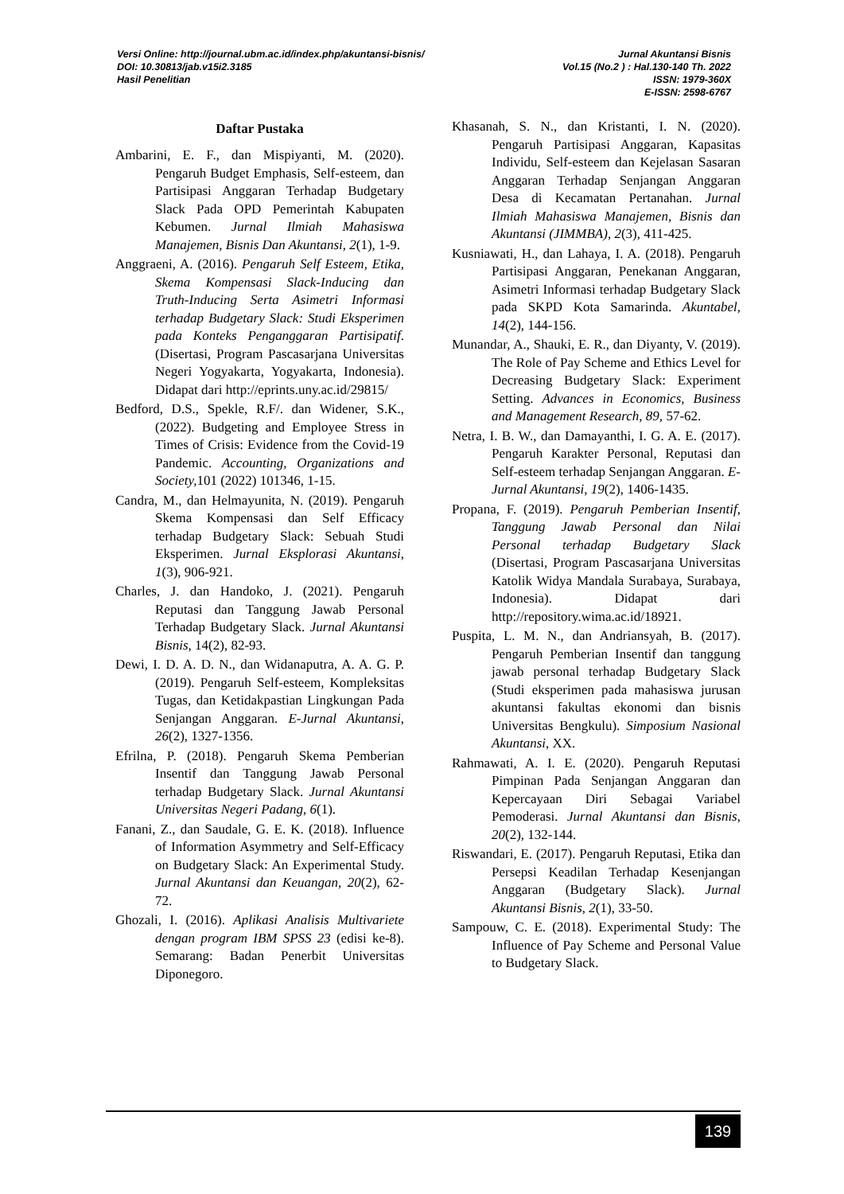Versi Online: http://journal.ubm.ac.id/index.php/akuntansi-bisnis/
DOI: 10.30813/jab.v15i2.3185
Hasil Penelitian
Jurnal Akuntansi Bisnis
Vol.15 (No.2 ) : Hal.130-140 Th. 2022
ISSN: 1979-360X
E-ISSN: 2598-6767
Daftar Pustaka
Ambarini, E. F., dan Mispiyanti, M. (2020). Pengaruh Budget Emphasis, Self-esteem, dan Partisipasi Anggaran Terhadap Budgetary Slack Pada OPD Pemerintah Kabupaten Kebumen. Jurnal Ilmiah Mahasiswa Manajemen, Bisnis Dan Akuntansi, 2(1), 1-9.
Anggraeni, A. (2016). Pengaruh Self Esteem, Etika, Skema Kompensasi Slack-Inducing dan Truth-Inducing Serta Asimetri Informasi terhadap Budgetary Slack: Studi Eksperimen pada Konteks Penganggaran Partisipatif. (Disertasi, Program Pascasarjana Universitas Negeri Yogyakarta, Yogyakarta, Indonesia). Didapat dari http://eprints.uny.ac.id/29815/
Bedford, D.S., Spekle, R.F/. dan Widener, S.K., (2022). Budgeting and Employee Stress in Times of Crisis: Evidence from the Covid-19 Pandemic. Accounting, Organizations and Society, 101 (2022) 101346, 1-15.
Candra, M., dan Helmayunita, N. (2019). Pengaruh Skema Kompensasi dan Self Efficacy terhadap Budgetary Slack: Sebuah Studi Eksperimen. Jurnal Eksplorasi Akuntansi, 1(3), 906-921.
Charles, J. dan Handoko, J. (2021). Pengaruh Reputasi dan Tanggung Jawab Personal Terhadap Budgetary Slack. Jurnal Akuntansi Bisnis, 14(2), 82-93.
Dewi, I. D. A. D. N., dan Widanaputra, A. A. G. P. (2019). Pengaruh Self-esteem, Kompleksitas Tugas, dan Ketidakpastian Lingkungan Pada Senjangan Anggaran. E-Jurnal Akuntansi, 26(2), 1327-1356.
Efrilna, P. (2018). Pengaruh Skema Pemberian Insentif dan Tanggung Jawab Personal terhadap Budgetary Slack. Jurnal Akuntansi Universitas Negeri Padang, 6(1).
Fanani, Z., dan Saudale, G. E. K. (2018). Influence of Information Asymmetry and Self-Efficacy on Budgetary Slack: An Experimental Study. Jurnal Akuntansi dan Keuangan, 20(2), 62-72.
Ghozali, I. (2016). Aplikasi Analisis Multivariete dengan program IBM SPSS 23 (edisi ke-8). Semarang: Badan Penerbit Universitas Diponegoro.
Khasanah, S. N., dan Kristanti, I. N. (2020). Pengaruh Partisipasi Anggaran, Kapasitas Individu, Self-esteem dan Kejelasan Sasaran Anggaran Terhadap Senjangan Anggaran Desa di Kecamatan Pertanahan. Jurnal Ilmiah Mahasiswa Manajemen, Bisnis dan Akuntansi (JIMMBA), 2(3), 411-425.
Kusniawati, H., dan Lahaya, I. A. (2018). Pengaruh Partisipasi Anggaran, Penekanan Anggaran, Asimetri Informasi terhadap Budgetary Slack pada SKPD Kota Samarinda. Akuntabel, 14(2), 144-156.
Munandar, A., Shauki, E. R., dan Diyanty, V. (2019). The Role of Pay Scheme and Ethics Level for Decreasing Budgetary Slack: Experiment Setting. Advances in Economics, Business and Management Research, 89, 57-62.
Netra, I. B. W., dan Damayanthi, I. G. A. E. (2017). Pengaruh Karakter Personal, Reputasi dan Self-esteem terhadap Senjangan Anggaran. E-Jurnal Akuntansi, 19(2), 1406-1435.
Propana, F. (2019). Pengaruh Pemberian Insentif, Tanggung Jawab Personal dan Nilai Personal terhadap Budgetary Slack (Disertasi, Program Pascasarjana Universitas Katolik Widya Mandala Surabaya, Surabaya, Indonesia). Didapat dari http://repository.wima.ac.id/18921.
Puspita, L. M. N., dan Andriansyah, B. (2017). Pengaruh Pemberian Insentif dan tanggung jawab personal terhadap Budgetary Slack (Studi eksperimen pada mahasiswa jurusan akuntansi fakultas ekonomi dan bisnis Universitas Bengkulu). Simposium Nasional Akuntansi, XX.
Rahmawati, A. I. E. (2020). Pengaruh Reputasi Pimpinan Pada Senjangan Anggaran dan Kepercayaan Diri Sebagai Variabel Pemoderasi. Jurnal Akuntansi dan Bisnis, 20(2), 132-144.
Riswandari, E. (2017). Pengaruh Reputasi, Etika dan Persepsi Keadilan Terhadap Kesenjangan Anggaran (Budgetary Slack). Jurnal Akuntansi Bisnis, 2(1), 33-50.
Sampouw, C. E. (2018). Experimental Study: The Influence of Pay Scheme and Personal Value to Budgetary Slack.
139